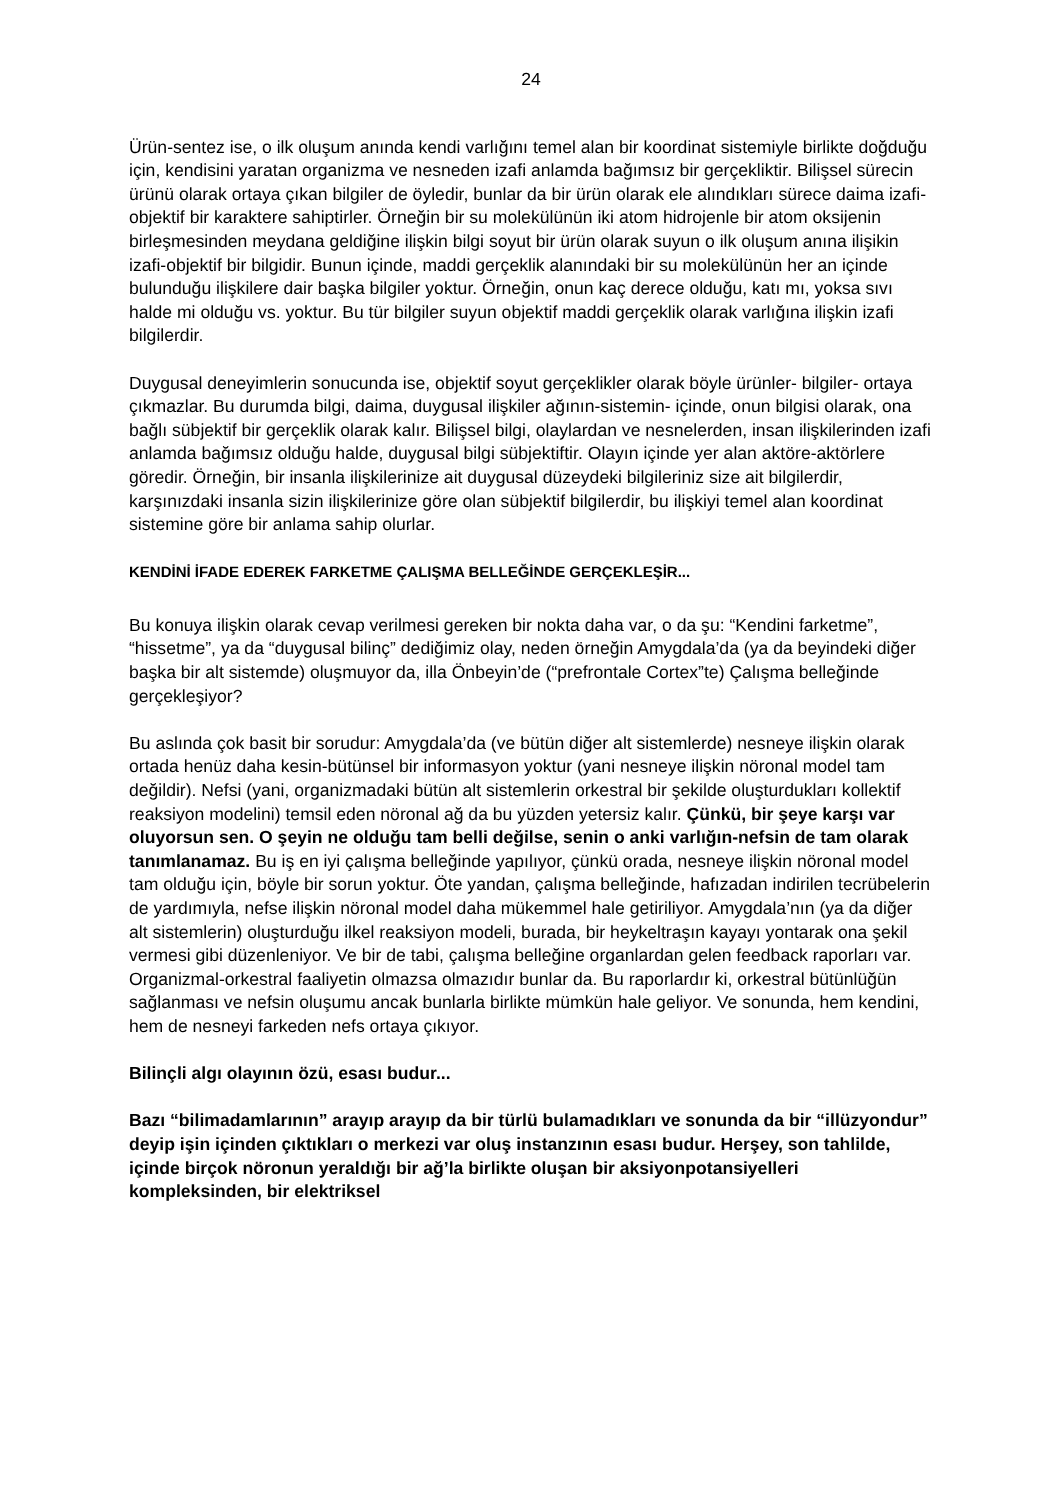24
Ürün-sentez ise, o ilk oluşum anında kendi varlığını temel alan bir koordinat sistemiyle birlikte doğduğu için, kendisini yaratan organizma ve nesneden izafi anlamda bağımsız bir gerçekliktir. Bilişsel sürecin ürünü olarak ortaya çıkan bilgiler de öyledir, bunlar da bir ürün olarak ele alındıkları sürece daima izafi-objektif bir karaktere sahiptirler. Örneğin bir su molekülünün iki atom hidrojenle bir atom oksijenin birleşmesinden meydana geldiğine ilişkin bilgi soyut bir ürün olarak suyun o ilk oluşum anına ilişikin izafi-objektif bir bilgidir. Bunun içinde, maddi gerçeklik alanındaki bir su molekülünün her an içinde bulunduğu ilişkilere dair başka bilgiler yoktur. Örneğin, onun kaç derece olduğu, katı mı, yoksa sıvı halde mi olduğu vs. yoktur. Bu tür bilgiler suyun objektif maddi gerçeklik olarak varlığına ilişkin izafi bilgilerdir.
Duygusal deneyimlerin sonucunda ise, objektif soyut gerçeklikler olarak böyle ürünler- bilgiler- ortaya çıkmazlar. Bu durumda bilgi, daima, duygusal ilişkiler ağının-sistemin- içinde, onun bilgisi olarak, ona bağlı sübjektif bir gerçeklik olarak kalır. Bilişsel bilgi, olaylardan ve nesnelerden, insan ilişkilerinden izafi anlamda bağımsız olduğu halde, duygusal bilgi sübjektiftir. Olayın içinde yer alan aktöre-aktörlere göredir. Örneğin, bir insanla ilişkilerinize ait duygusal düzeydeki bilgileriniz size ait bilgilerdir, karşınızdaki insanla sizin ilişkilerinize göre olan sübjektif bilgilerdir, bu ilişkiyi temel alan koordinat sistemine göre bir anlama sahip olurlar.
KENDİNİ İFADE EDEREK FARKETME ÇALIŞMA BELLEĞİNDE GERÇEKLEŞİR...
Bu konuya ilişkin olarak cevap verilmesi gereken bir nokta daha var, o da şu: “Kendini farketme”, “hissetme”, ya da “duygusal bilinç” dediğimiz olay, neden örneğin Amygdala’da (ya da beyindeki diğer başka bir alt sistemde) oluşmuyor da, illa Önbeyin’de (“prefrontale Cortex”te) Çalışma belleğinde gerçekleşiyor?
Bu aslında çok basit bir sorudur: Amygdala’da (ve bütün diğer alt sistemlerde) nesneye ilişkin olarak ortada henüz daha kesin-bütünsel bir informasyon yoktur (yani nesneye ilişkin nöronal model tam değildir). Nefsi (yani, organizmadaki bütün alt sistemlerin orkestral bir şekilde oluşturdukları kollektif reaksiyon modelini) temsil eden nöronal ağ da bu yüzden yetersiz kalır. Çünkü, bir şeye karşı var oluyorsun sen. O şeyin ne olduğu tam belli değilse, senin o anki varlığın-nefsin de tam olarak tanımlanamaz. Bu iş en iyi çalışma belleğinde yapılıyor, çünkü orada, nesneye ilişkin nöronal model tam olduğu için, böyle bir sorun yoktur. Öte yandan, çalışma belleğinde, hafızadan indirilen tecrübelerin de yardımıyla, nefse ilişkin nöronal model daha mükemmel hale getiriliyor. Amygdala’nın (ya da diğer alt sistemlerin) oluşturduğu ilkel reaksiyon modeli, burada, bir heykeltraşın kayayı yontarak ona şekil vermesi gibi düzenleniyor. Ve bir de tabi, çalışma belleğine organlardan gelen feedback raporları var. Organizmal-orkestral faaliyetin olmazsa olmazıdır bunlar da. Bu raporlardır ki, orkestral bütünlüğün sağlanması ve nefsin oluşumu ancak bunlarla birlikte mümkün hale geliyor. Ve sonunda, hem kendini, hem de nesneyi farkeden nefs ortaya çıkıyor.
Bilinçli algı olayının özü, esası budur...
Bazı “bilimadamlarının” arayıp arayıp da bir türlü bulamadıkları ve sonunda da bir “illüzyondur” deyip işin içinden çıktıkları o merkezi var oluş instanzının esası budur. Herşey, son tahlilde, içinde birçok nöronun yeraldığı bir ağ’la birlikte oluşan bir aksiyonpotansiyelleri kompleksinden, bir elektriksel